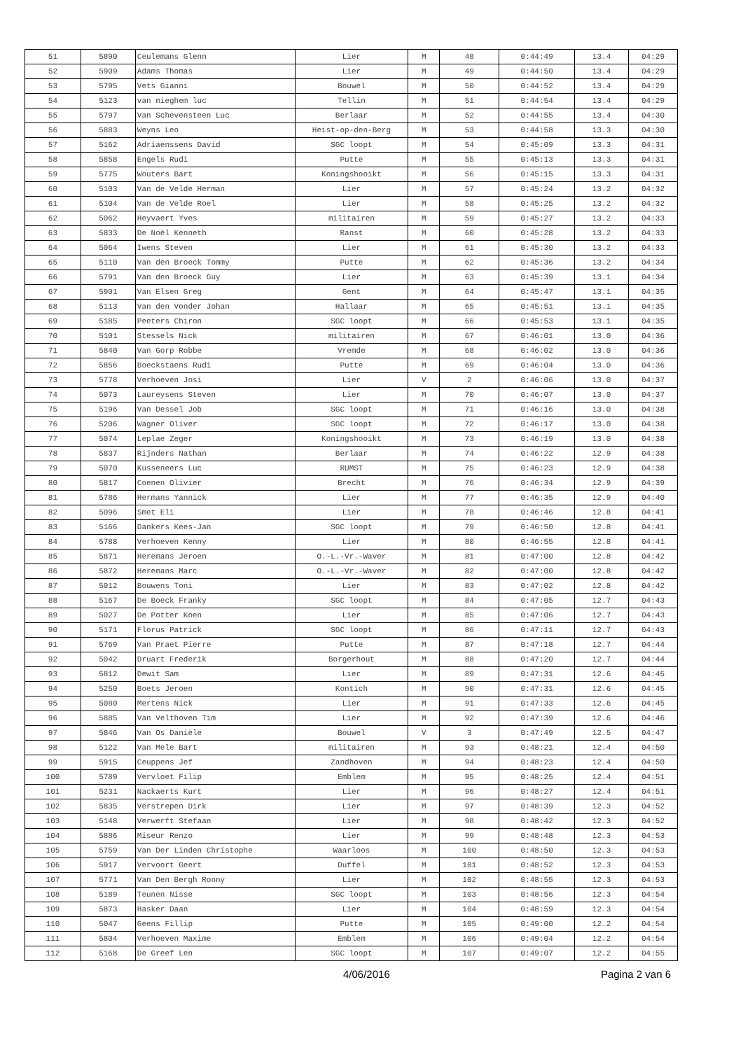| 51 | 5890 | Ceulemans Glenn | Lier | M | 48 | 0:44:49 | 13.4 | 04:29 |
| 52 | 5909 | Adams Thomas | Lier | M | 49 | 0:44:50 | 13.4 | 04:29 |
| 53 | 5795 | Vets Gianni | Bouwel | M | 50 | 0:44:52 | 13.4 | 04:29 |
| 54 | 5123 | van mieghem luc | Tellin | M | 51 | 0:44:54 | 13.4 | 04:29 |
| 55 | 5797 | Van Schevensteen Luc | Berlaar | M | 52 | 0:44:55 | 13.4 | 04:30 |
| 56 | 5883 | Weyns Leo | Heist-op-den-Berg | M | 53 | 0:44:58 | 13.3 | 04:30 |
| 57 | 5162 | Adriaenssens David | SGC loopt | M | 54 | 0:45:09 | 13.3 | 04:31 |
| 58 | 5858 | Engels Rudi | Putte | M | 55 | 0:45:13 | 13.3 | 04:31 |
| 59 | 5775 | Wouters Bart | Koningshooikt | M | 56 | 0:45:15 | 13.3 | 04:31 |
| 60 | 5103 | Van de Velde Herman | Lier | M | 57 | 0:45:24 | 13.2 | 04:32 |
| 61 | 5104 | Van de Velde Roel | Lier | M | 58 | 0:45:25 | 13.2 | 04:32 |
| 62 | 5062 | Heyvaert Yves | militairen | M | 59 | 0:45:27 | 13.2 | 04:33 |
| 63 | 5833 | De Noël Kenneth | Ranst | M | 60 | 0:45:28 | 13.2 | 04:33 |
| 64 | 5064 | Iwens Steven | Lier | M | 61 | 0:45:30 | 13.2 | 04:33 |
| 65 | 5110 | Van den Broeck Tommy | Putte | M | 62 | 0:45:36 | 13.2 | 04:34 |
| 66 | 5791 | Van den Broeck Guy | Lier | M | 63 | 0:45:39 | 13.1 | 04:34 |
| 67 | 5901 | Van Elsen Greg | Gent | M | 64 | 0:45:47 | 13.1 | 04:35 |
| 68 | 5113 | Van den Vonder Johan | Hallaar | M | 65 | 0:45:51 | 13.1 | 04:35 |
| 69 | 5185 | Peeters Chiron | SGC loopt | M | 66 | 0:45:53 | 13.1 | 04:35 |
| 70 | 5101 | Stessels Nick | militairen | M | 67 | 0:46:01 | 13.0 | 04:36 |
| 71 | 5840 | Van Gorp Robbe | Vremde | M | 68 | 0:46:02 | 13.0 | 04:36 |
| 72 | 5856 | Boeckstaens Rudi | Putte | M | 69 | 0:46:04 | 13.0 | 04:36 |
| 73 | 5778 | Verhoeven Josi | Lier | V | 2 | 0:46:06 | 13.0 | 04:37 |
| 74 | 5073 | Laureysens Steven | Lier | M | 70 | 0:46:07 | 13.0 | 04:37 |
| 75 | 5196 | Van Dessel Job | SGC loopt | M | 71 | 0:46:16 | 13.0 | 04:38 |
| 76 | 5206 | Wagner Oliver | SGC loopt | M | 72 | 0:46:17 | 13.0 | 04:38 |
| 77 | 5074 | Leplae Zeger | Koningshooikt | M | 73 | 0:46:19 | 13.0 | 04:38 |
| 78 | 5837 | Rijnders Nathan | Berlaar | M | 74 | 0:46:22 | 12.9 | 04:38 |
| 79 | 5070 | Kusseneers Luc | RUMST | M | 75 | 0:46:23 | 12.9 | 04:38 |
| 80 | 5817 | Coenen Olivier | Brecht | M | 76 | 0:46:34 | 12.9 | 04:39 |
| 81 | 5786 | Hermans Yannick | Lier | M | 77 | 0:46:35 | 12.9 | 04:40 |
| 82 | 5096 | Smet Eli | Lier | M | 78 | 0:46:46 | 12.8 | 04:41 |
| 83 | 5166 | Dankers Kees-Jan | SGC loopt | M | 79 | 0:46:50 | 12.8 | 04:41 |
| 84 | 5788 | Verhoeven Kenny | Lier | M | 80 | 0:46:55 | 12.8 | 04:41 |
| 85 | 5871 | Heremans Jeroen | O.-L.-Vr.-Waver | M | 81 | 0:47:00 | 12.8 | 04:42 |
| 86 | 5872 | Heremans Marc | O.-L.-Vr.-Waver | M | 82 | 0:47:00 | 12.8 | 04:42 |
| 87 | 5012 | Bouwens Toni | Lier | M | 83 | 0:47:02 | 12.8 | 04:42 |
| 88 | 5167 | De Boeck Franky | SGC loopt | M | 84 | 0:47:05 | 12.7 | 04:43 |
| 89 | 5027 | De Potter Koen | Lier | M | 85 | 0:47:06 | 12.7 | 04:43 |
| 90 | 5171 | Florus Patrick | SGC loopt | M | 86 | 0:47:11 | 12.7 | 04:43 |
| 91 | 5769 | Van Praet Pierre | Putte | M | 87 | 0:47:18 | 12.7 | 04:44 |
| 92 | 5042 | Druart Frederik | Borgerhout | M | 88 | 0:47:20 | 12.7 | 04:44 |
| 93 | 5812 | Dewit Sam | Lier | M | 89 | 0:47:31 | 12.6 | 04:45 |
| 94 | 5250 | Boets Jeroen | Kontich | M | 90 | 0:47:31 | 12.6 | 04:45 |
| 95 | 5080 | Mertens Nick | Lier | M | 91 | 0:47:33 | 12.6 | 04:45 |
| 96 | 5885 | Van Velthoven Tim | Lier | M | 92 | 0:47:39 | 12.6 | 04:46 |
| 97 | 5846 | Van Os Danièle | Bouwel | V | 3 | 0:47:49 | 12.5 | 04:47 |
| 98 | 5122 | Van Mele Bart | militairen | M | 93 | 0:48:21 | 12.4 | 04:50 |
| 99 | 5915 | Ceuppens Jef | Zandhoven | M | 94 | 0:48:23 | 12.4 | 04:50 |
| 100 | 5789 | Vervloet Filip | Emblem | M | 95 | 0:48:25 | 12.4 | 04:51 |
| 101 | 5231 | Nackaerts Kurt | Lier | M | 96 | 0:48:27 | 12.4 | 04:51 |
| 102 | 5835 | Verstrepen Dirk | Lier | M | 97 | 0:48:39 | 12.3 | 04:52 |
| 103 | 5148 | Verwerft Stefaan | Lier | M | 98 | 0:48:42 | 12.3 | 04:52 |
| 104 | 5886 | Miseur Renzo | Lier | M | 99 | 0:48:48 | 12.3 | 04:53 |
| 105 | 5759 | Van Der Linden Christophe | Waarloos | M | 100 | 0:48:50 | 12.3 | 04:53 |
| 106 | 5917 | Vervoort Geert | Duffel | M | 101 | 0:48:52 | 12.3 | 04:53 |
| 107 | 5771 | Van Den Bergh Ronny | Lier | M | 102 | 0:48:55 | 12.3 | 04:53 |
| 108 | 5189 | Teunen Nisse | SGC loopt | M | 103 | 0:48:56 | 12.3 | 04:54 |
| 109 | 5873 | Hasker Daan | Lier | M | 104 | 0:48:59 | 12.3 | 04:54 |
| 110 | 5047 | Geens Fillip | Putte | M | 105 | 0:49:00 | 12.2 | 04:54 |
| 111 | 5804 | Verhoeven Maxime | Emblem | M | 106 | 0:49:04 | 12.2 | 04:54 |
| 112 | 5168 | De Greef Len | SGC loopt | M | 107 | 0:49:07 | 12.2 | 04:55 |
4/06/2016 Pagina 2 van 6